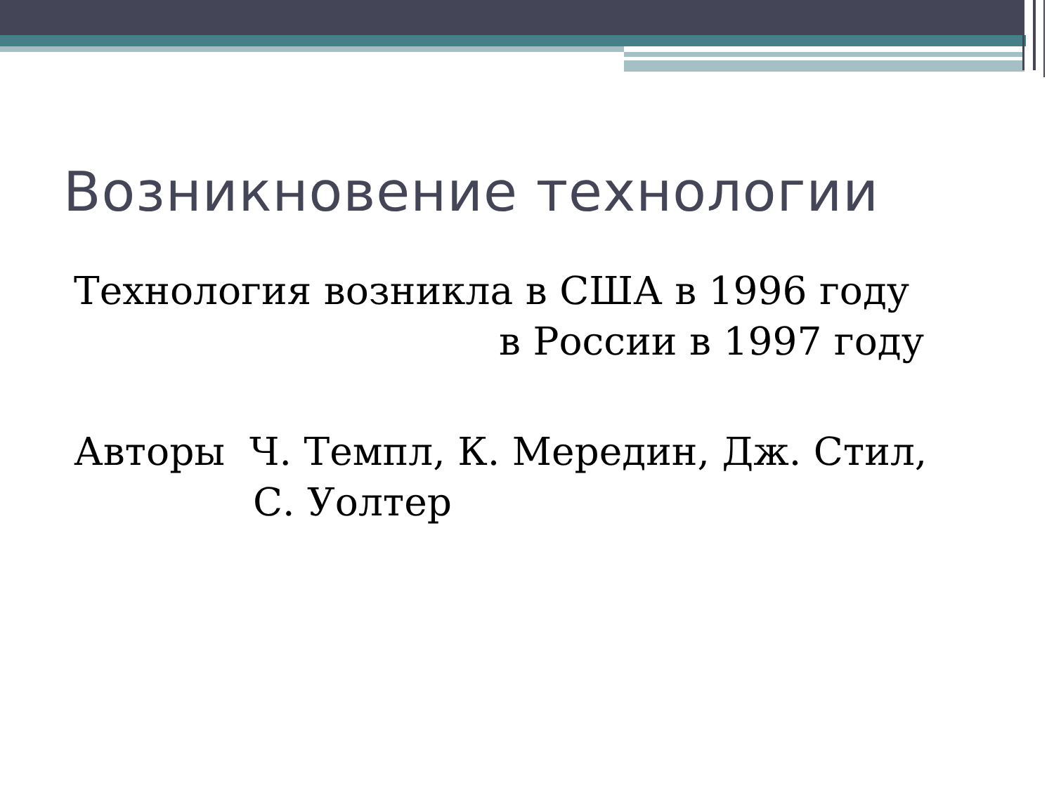Возникновение технологии
Технология возникла в США в 1996 году
в России в 1997 году
Авторы Ч. Темпл, К. Мередин, Дж. Стил,
С. Уолтер